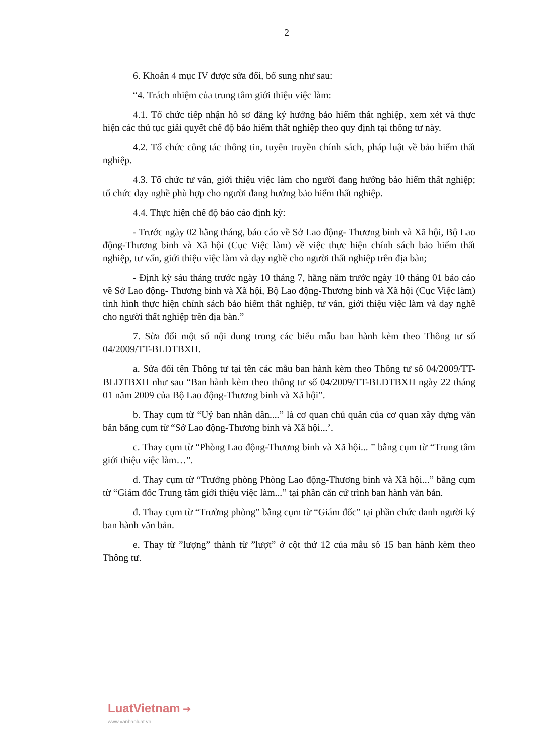2
6. Khoản 4 mục IV được sửa đổi, bổ sung như sau:
“4. Trách nhiệm của trung tâm giới thiệu việc làm:
4.1. Tổ chức tiếp nhận hồ sơ đăng ký hưởng bảo hiểm thất nghiệp, xem xét và thực hiện các thủ tục giải quyết chế độ bảo hiểm thất nghiệp theo quy định tại thông tư này.
4.2. Tổ chức công tác thông tin, tuyên truyền chính sách, pháp luật về bảo hiểm thất nghiệp.
4.3. Tổ chức tư vấn, giới thiệu việc làm cho người đang hưởng bảo hiểm thất nghiệp; tổ chức dạy nghề phù hợp cho người đang hưởng bảo hiểm thất nghiệp.
4.4. Thực hiện chế độ báo cáo định kỳ:
- Trước ngày 02 hằng tháng, báo cáo về Sở Lao động- Thương binh và Xã hội, Bộ Lao động-Thương binh và Xã hội (Cục Việc làm) về việc thực hiện chính sách bảo hiểm thất nghiệp, tư vấn, giới thiệu việc làm và dạy nghề cho người thất nghiệp trên địa bàn;
- Định kỳ sáu tháng trước ngày 10 tháng 7, hằng năm trước ngày 10 tháng 01 báo cáo về Sở Lao động- Thương binh và Xã hội, Bộ Lao động-Thương binh và Xã hội (Cục Việc làm) tình hình thực hiện chính sách bảo hiểm thất nghiệp, tư vấn, giới thiệu việc làm và dạy nghề cho người thất nghiệp trên địa bàn.”
7. Sửa đổi một số nội dung trong các biểu mẫu ban hành kèm theo Thông tư số 04/2009/TT-BLĐTBXH.
a. Sửa đổi tên Thông tư tại tên các mẫu ban hành kèm theo Thông tư số 04/2009/TT-BLĐTBXH như sau “Ban hành kèm theo thông tư số 04/2009/TT-BLĐTBXH ngày 22 tháng 01 năm 2009 của Bộ Lao động-Thương binh và Xã hội”.
b. Thay cụm từ “Uỷ ban nhân dân....” là cơ quan chủ quản của cơ quan xây dựng văn bản bằng cụm từ “Sở Lao động-Thương binh và Xã hội...’.
c. Thay cụm từ “Phòng Lao động-Thương binh và Xã hội... ” bằng cụm từ “Trung tâm giới thiệu việc làm…”.
d. Thay cụm từ “Trưởng phòng Phòng Lao động-Thương binh và Xã hội...” bằng cụm từ “Giám đốc Trung tâm giới thiệu việc làm...” tại phần căn cứ trình ban hành văn bản.
đ. Thay cụm từ “Trưởng phòng” bằng cụm từ “Giám đốc” tại phần chức danh người ký ban hành văn bản.
e. Thay từ ”lượng” thành từ ”lượt” ở cột thứ 12 của mẫu số 15 ban hành kèm theo Thông tư.
LuatVietnam ➔
www.vanbanluat.vn